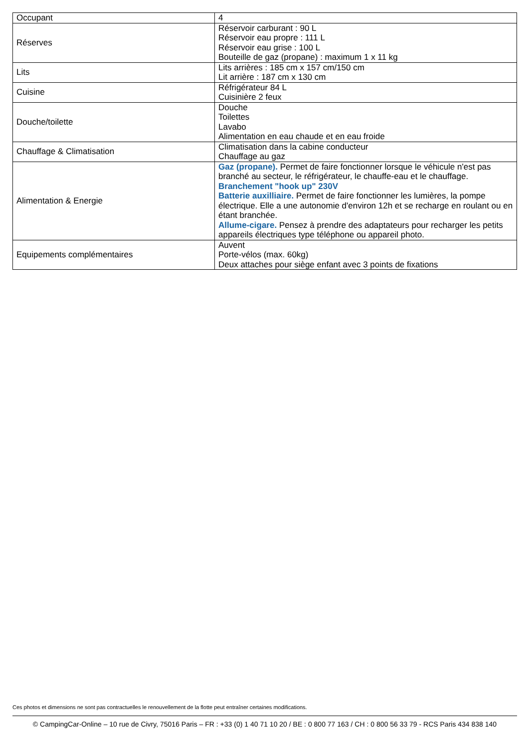| Occupant | 4 |
| Réserves | Réservoir carburant : 90 L Réservoir eau propre : 111 L Réservoir eau grise : 100 L Bouteille de gaz (propane) : maximum 1 x 11 kg |
| Lits | Lits arrières : 185 cm x 157 cm/150 cm Lit arrière : 187 cm x 130 cm |
| Cuisine | Réfrigérateur 84 L Cuisinière 2 feux |
| Douche/toilette | Douche Toilettes Lavabo Alimentation en eau chaude et en eau froide |
| Chauffage & Climatisation | Climatisation dans la cabine conducteur Chauffage au gaz |
| Alimentation & Energie | Gaz (propane). Permet de faire fonctionner lorsque le véhicule n'est pas branché au secteur, le réfrigérateur, le chauffe-eau et le chauffage. Branchement "hook up" 230V Batterie auxilliaire. Permet de faire fonctionner les lumières, la pompe électrique. Elle a une autonomie d'environ 12h et se recharge en roulant ou en étant branchée. Allume-cigare. Pensez à prendre des adaptateurs pour recharger les petits appareils électriques type téléphone ou appareil photo. |
| Equipements complémentaires | Auvent Porte-vélos (max. 60kg) Deux attaches pour siège enfant avec 3 points de fixations |
Ces photos et dimensions ne sont pas contractuelles le renouvellement de la flotte peut entraîner certaines modifications.
© CampingCar-Online – 10 rue de Civry, 75016 Paris – FR : +33 (0) 1 40 71 10 20 / BE : 0 800 77 163 / CH : 0 800 56 33 79 - RCS Paris 434 838 140